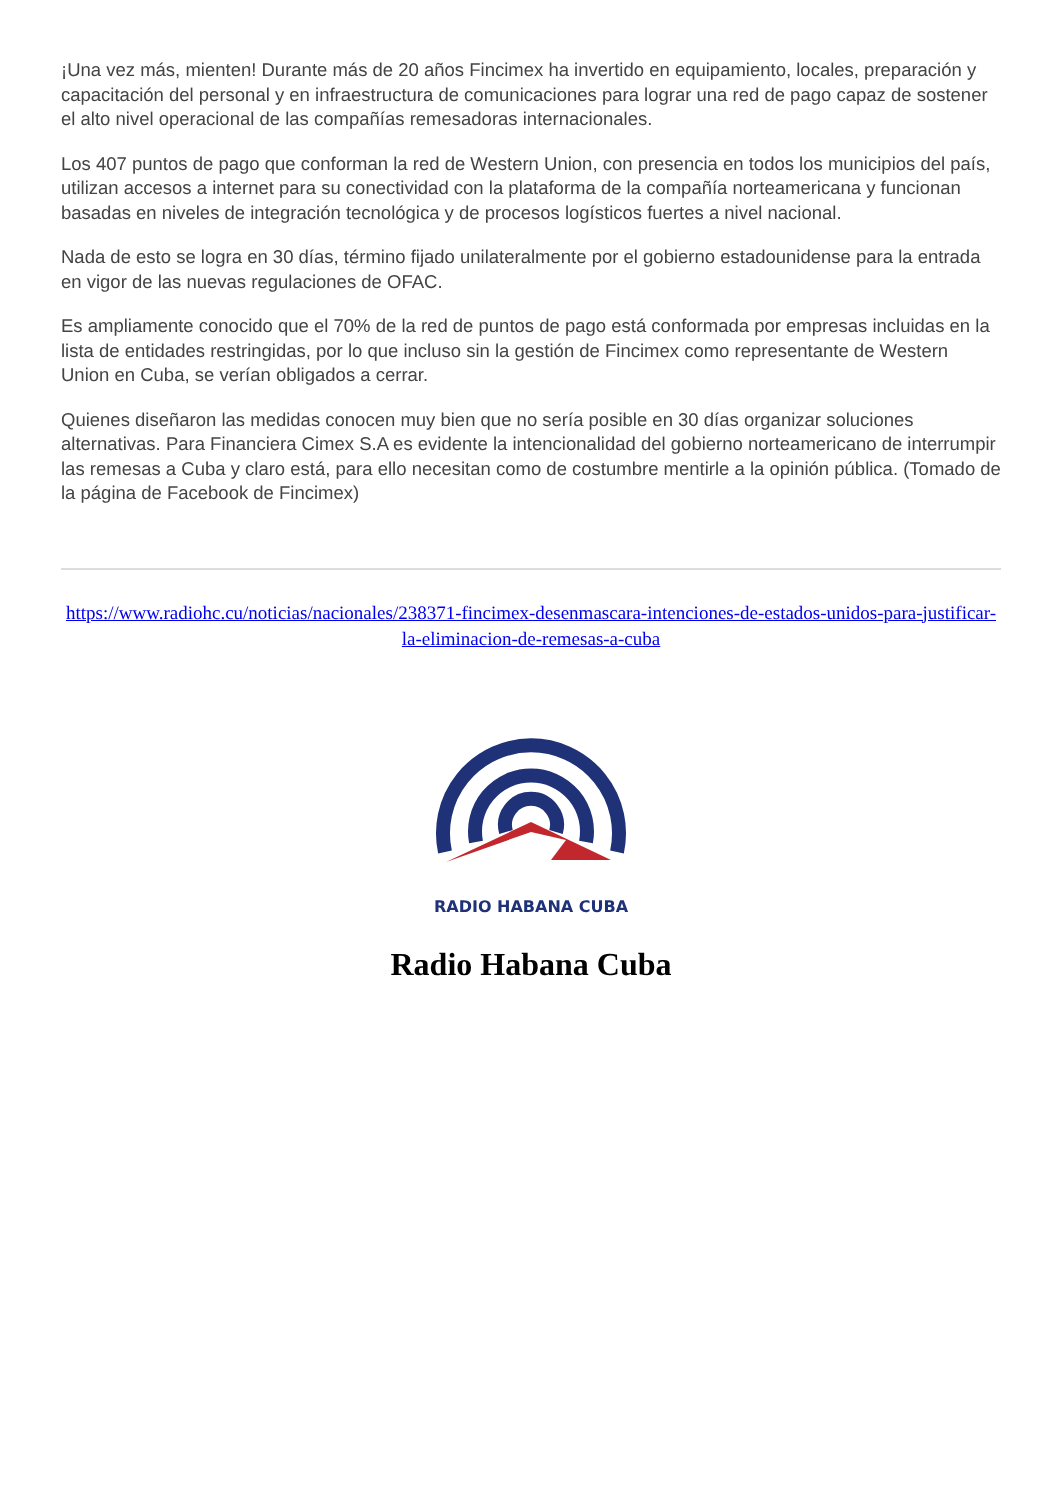¡Una vez más, mienten! Durante más de 20 años Fincimex ha invertido en equipamiento, locales, preparación y capacitación del personal y en infraestructura de comunicaciones para lograr una red de pago capaz de sostener el alto nivel operacional de las compañías remesadoras internacionales.
Los 407 puntos de pago que conforman la red de Western Union, con presencia en todos los municipios del país, utilizan accesos a internet para su conectividad con la plataforma de la compañía norteamericana y funcionan basadas en niveles de integración tecnológica y de procesos logísticos fuertes a nivel nacional.
Nada de esto se logra en 30 días, término fijado unilateralmente por el gobierno estadounidense para la entrada en vigor de las nuevas regulaciones de OFAC.
Es ampliamente conocido que el 70% de la red de puntos de pago está conformada por empresas incluidas en la lista de entidades restringidas, por lo que incluso sin la gestión de Fincimex como representante de Western Union en Cuba, se verían obligados a cerrar.
Quienes diseñaron las medidas conocen muy bien que no sería posible en 30 días organizar soluciones alternativas. Para Financiera Cimex S.A es evidente la intencionalidad del gobierno norteamericano de interrumpir las remesas a Cuba y claro está, para ello necesitan como de costumbre mentirle a la opinión pública. (Tomado de la página de Facebook de Fincimex)
https://www.radiohc.cu/noticias/nacionales/238371-fincimex-desenmascara-intenciones-de-estados-unidos-para-justificar-la-eliminacion-de-remesas-a-cuba
RADIO HABANA CUBA
Radio Habana Cuba